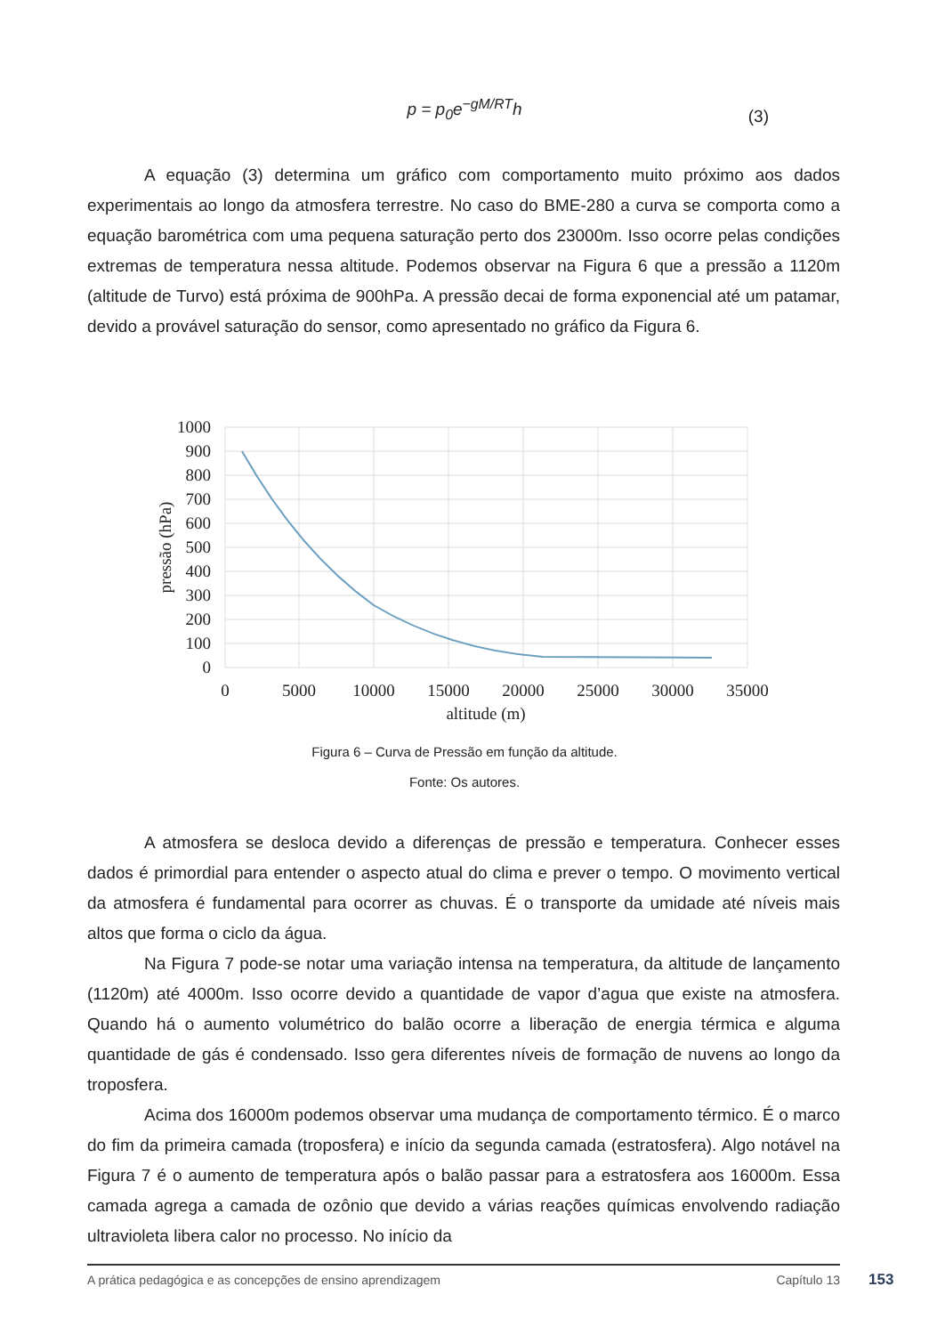p = p<sub>0</sub>e<sup>−gM/RT</sup>h
(3)
A equação (3) determina um gráfico com comportamento muito próximo aos dados experimentais ao longo da atmosfera terrestre. No caso do BME-280 a curva se comporta como a equação barométrica com uma pequena saturação perto dos 23000m. Isso ocorre pelas condições extremas de temperatura nessa altitude. Podemos observar na Figura 6 que a pressão a 1120m (altitude de Turvo) está próxima de 900hPa. A pressão decai de forma exponencial até um patamar, devido a provável saturação do sensor, como apresentado no gráfico da Figura 6.
1000
900
800
700
600
500
400
300
200
100
0
0
5000
10000
15000
20000
25000
30000
35000
altitude (m)
pressão (hPa)
Figura 6 – Curva de Pressão em função da altitude.
Fonte: Os autores.
A atmosfera se desloca devido a diferenças de pressão e temperatura. Conhecer esses dados é primordial para entender o aspecto atual do clima e prever o tempo. O movimento vertical da atmosfera é fundamental para ocorrer as chuvas. É o transporte da umidade até níveis mais altos que forma o ciclo da água.
Na Figura 7 pode-se notar uma variação intensa na temperatura, da altitude de lançamento (1120m) até 4000m. Isso ocorre devido a quantidade de vapor d’agua que existe na atmosfera. Quando há o aumento volumétrico do balão ocorre a liberação de energia térmica e alguma quantidade de gás é condensado. Isso gera diferentes níveis de formação de nuvens ao longo da troposfera.
Acima dos 16000m podemos observar uma mudança de comportamento térmico. É o marco do fim da primeira camada (troposfera) e início da segunda camada (estratosfera). Algo notável na Figura 7 é o aumento de temperatura após o balão passar para a estratosfera aos 16000m. Essa camada agrega a camada de ozônio que devido a várias reações químicas envolvendo radiação ultravioleta libera calor no processo. No início da
A prática pedagógica e as concepções de ensino aprendizagem Capítulo 13 153